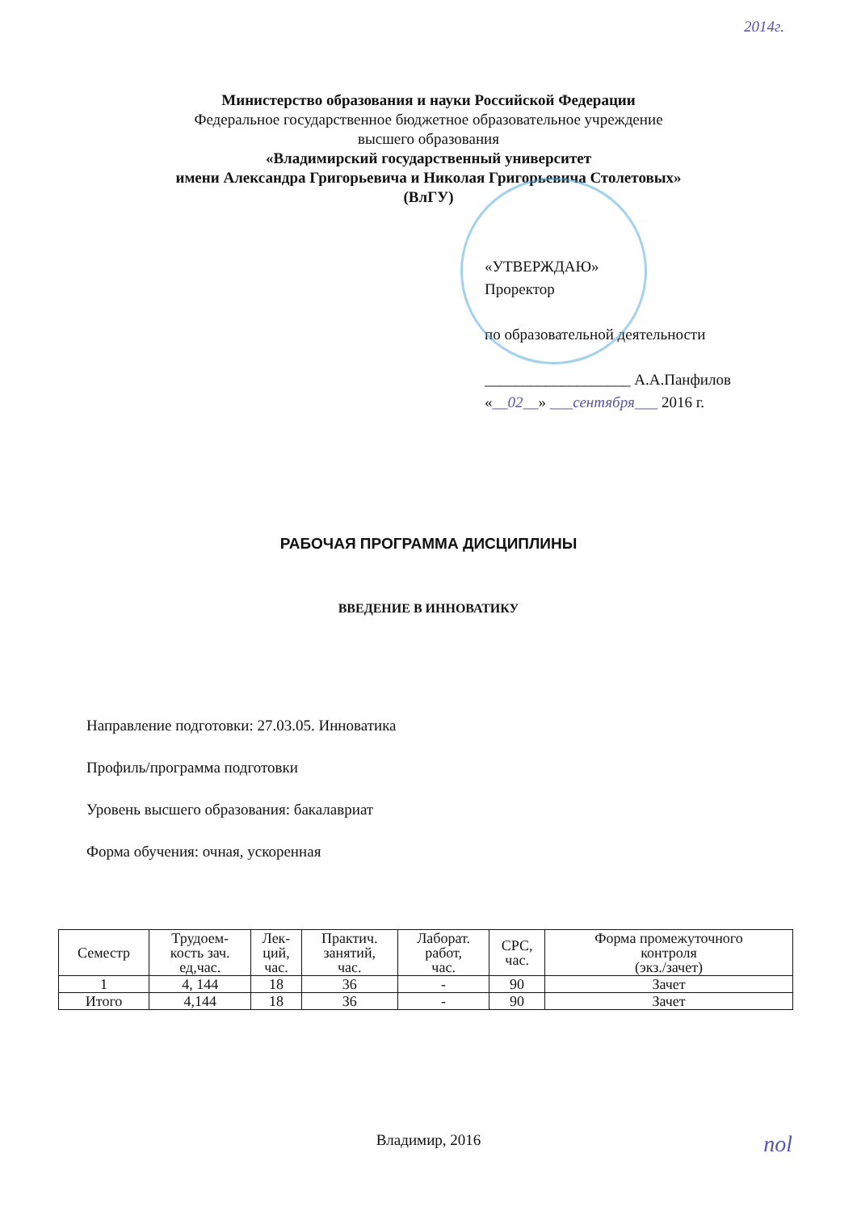2014г.
Министерство образования и науки Российской Федерации
Федеральное государственное бюджетное образовательное учреждение
высшего образования
«Владимирский государственный университет
имени Александра Григорьевича и Николая Григорьевича Столетовых»
(ВлГУ)
«УТВЕРЖДАЮ»
Проректор
по образовательной деятельности
___________________ А.А.Панфилов
«__02__» ___сентября___ 2016 г.
РАБОЧАЯ ПРОГРАММА ДИСЦИПЛИНЫ
ВВЕДЕНИЕ В ИННОВАТИКУ
Направление подготовки: 27.03.05. Инноватика
Профиль/программа подготовки
Уровень высшего образования: бакалавриат
Форма обучения: очная, ускоренная
| Семестр | Трудоем- кость зач. ед,час. | Лек- ций, час. | Практич. занятий, час. | Лаборат. работ, час. | СРС, час. | Форма промежуточного контроля (экз./зачет) |
| --- | --- | --- | --- | --- | --- | --- |
| 1 | 4, 144 | 18 | 36 | - | 90 | Зачет |
| Итого | 4,144 | 18 | 36 | - | 90 | Зачет |
Владимир, 2016
поl